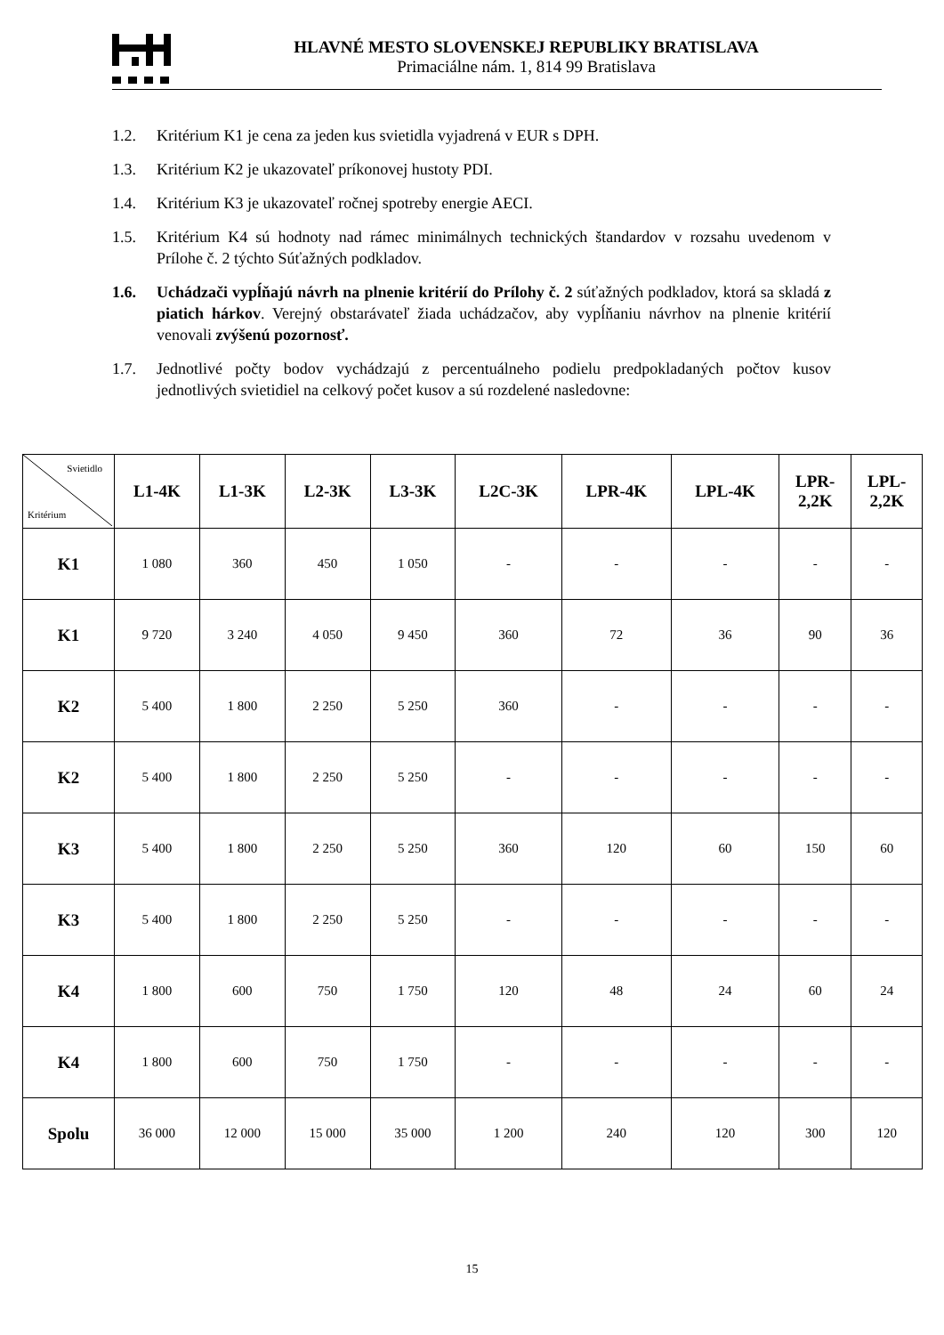HLAVNÉ MESTO SLOVENSKEJ REPUBLIKY BRATISLAVA
Primaciálne nám. 1, 814 99 Bratislava
1.2. Kritérium K1 je cena za jeden kus svietidla vyjadrená v EUR s DPH.
1.3. Kritérium K2 je ukazovateľ príkonovej hustoty PDI.
1.4. Kritérium K3 je ukazovateľ ročnej spotreby energie AECI.
1.5. Kritérium K4 sú hodnoty nad rámec minimálnych technických štandardov v rozsahu uvedenom v Prílohe č. 2 týchto Súťažných podkladov.
1.6. Uchádzači vypĺňajú návrh na plnenie kritérií do Prílohy č. 2 súťažných podkladov, ktorá sa skladá z piatich hárkov. Verejný obstarávateľ žiada uchádzačov, aby vypĺňaniu návrhov na plnenie kritérií venovali zvýšenú pozornosť.
1.7. Jednotlivé počty bodov vychádzajú z percentuálneho podielu predpokladaných počtov kusov jednotlivých svietidiel na celkový počet kusov a sú rozdelené nasledovne:
| Svietidlo Kritérium | L1-4K | L1-3K | L2-3K | L3-3K | L2C-3K | LPR-4K | LPL-4K | LPR- 2,2K | LPL- 2,2K |
| --- | --- | --- | --- | --- | --- | --- | --- | --- | --- |
| K1 | 1 080 | 360 | 450 | 1 050 | - | - | - | - | - |
| K1 | 9 720 | 3 240 | 4 050 | 9 450 | 360 | 72 | 36 | 90 | 36 |
| K2 | 5 400 | 1 800 | 2 250 | 5 250 | 360 | - | - | - | - |
| K2 | 5 400 | 1 800 | 2 250 | 5 250 | - | - | - | - | - |
| K3 | 5 400 | 1 800 | 2 250 | 5 250 | 360 | 120 | 60 | 150 | 60 |
| K3 | 5 400 | 1 800 | 2 250 | 5 250 | - | - | - | - | - |
| K4 | 1 800 | 600 | 750 | 1 750 | 120 | 48 | 24 | 60 | 24 |
| K4 | 1 800 | 600 | 750 | 1 750 | - | - | - | - | - |
| Spolu | 36 000 | 12 000 | 15 000 | 35 000 | 1 200 | 240 | 120 | 300 | 120 |
15